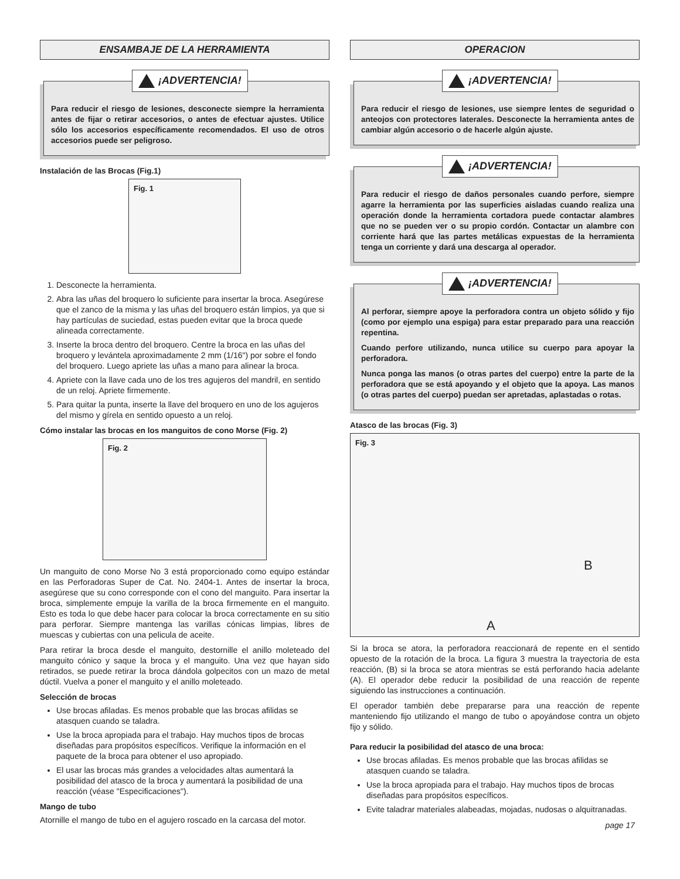ENSAMBAJE DE LA HERRAMIENTA
¡ADVERTENCIA!
Para reducir el riesgo de lesiones, desconecte siempre la herramienta antes de fijar o retirar accesorios, o antes de efectuar ajustes. Utilice sólo los accesorios específicamente recomendados. El uso de otros accesorios puede ser peligroso.
Instalación de las Brocas (Fig.1)
Fig. 1
1. Desconecte la herramienta.
2. Abra las uñas del broquero lo suficiente para insertar la broca. Asegúrese que el zanco de la misma y las uñas del broquero están limpios, ya que si hay partículas de suciedad, estas pueden evitar que la broca quede alineada correctamente.
3. Inserte la broca dentro del broquero. Centre la broca en las uñas del broquero y levántela aproximadamente 2 mm (1/16") por sobre el fondo del broquero. Luego apriete las uñas a mano para alinear la broca.
4. Apriete con la llave cada uno de los tres agujeros del mandril, en sentido de un reloj. Apriete firmemente.
5. Para quitar la punta, inserte la llave del broquero en uno de los agujeros del mismo y gírela en sentido opuesto a un reloj.
Cómo instalar las brocas en los manguitos de cono Morse (Fig. 2)
Fig. 2
Un manguito de cono Morse No 3 está proporcionado como equipo estándar en las Perforadoras Super de Cat. No. 2404-1. Antes de insertar la broca, asegúrese que su cono corresponde con el cono del manguito. Para insertar la broca, simplemente empuje la varilla de la broca firmemente en el manguito. Esto es toda lo que debe hacer para colocar la broca correctamente en su sitio para perforar. Siempre mantenga las varillas cónicas limpias, libres de muescas y cubiertas con una pelicula de aceite.
Para retirar la broca desde el manguito, destornille el anillo moleteado del manguito cónico y saque la broca y el manguito. Una vez que hayan sido retirados, se puede retirar la broca dándola golpecitos con un mazo de metal dúctil. Vuelva a poner el manguito y el anillo moleteado.
Selección de brocas
Use brocas afiladas. Es menos probable que las brocas afilidas se atasquen cuando se taladra.
Use la broca apropiada para el trabajo. Hay muchos tipos de brocas diseñadas para propósitos específicos. Verifique la información en el paquete de la broca para obtener el uso apropiado.
El usar las brocas más grandes a velocidades altas aumentará la posibilidad del atasco de la broca y aumentará la posibilidad de una reacción (véase "Especificaciones").
Mango de tubo
Atornille el mango de tubo en el agujero roscado en la carcasa del motor.
OPERACION
¡ADVERTENCIA!
Para reducir el riesgo de lesiones, use siempre lentes de seguridad o anteojos con protectores laterales. Desconecte la herramienta antes de cambiar algún accesorio o de hacerle algún ajuste.
¡ADVERTENCIA!
Para reducir el riesgo de daños personales cuando perfore, siempre agarre la herramienta por las superficies aisladas cuando realiza una operación donde la herramienta cortadora puede contactar alambres que no se pueden ver o su propio cordón. Contactar un alambre con corriente hará que las partes metálicas expuestas de la herramienta tenga un corriente y dará una descarga al operador.
¡ADVERTENCIA!
Al perforar, siempre apoye la perforadora contra un objeto sólido y fijo (como por ejemplo una espiga) para estar preparado para una reacción repentina.
Cuando perfore utilizando, nunca utilice su cuerpo para apoyar la perforadora.
Nunca ponga las manos (o otras partes del cuerpo) entre la parte de la perforadora que se está apoyando y el objeto que la apoya. Las manos (o otras partes del cuerpo) puedan ser apretadas, aplastadas o rotas.
Atasco de las brocas (Fig. 3)
Fig. 3
B
A
Si la broca se atora, la perforadora reaccionará de repente en el sentido opuesto de la rotación de la broca. La figura 3 muestra la trayectoria de esta reacción, (B) si la broca se atora mientras se está perforando hacia adelante (A). El operador debe reducir la posibilidad de una reacción de repente siguiendo las instrucciones a continuación.
El operador también debe prepararse para una reacción de repente manteniendo fijo utilizando el mango de tubo o apoyándose contra un objeto fijo y sólido.
Para reducir la posibilidad del atasco de una broca:
Use brocas afiladas. Es menos probable que las brocas afilidas se atasquen cuando se taladra.
Use la broca apropiada para el trabajo. Hay muchos tipos de brocas diseñadas para propósitos específicos.
Evite taladrar materiales alabeadas, mojadas, nudosas o alquitranadas.
page 17